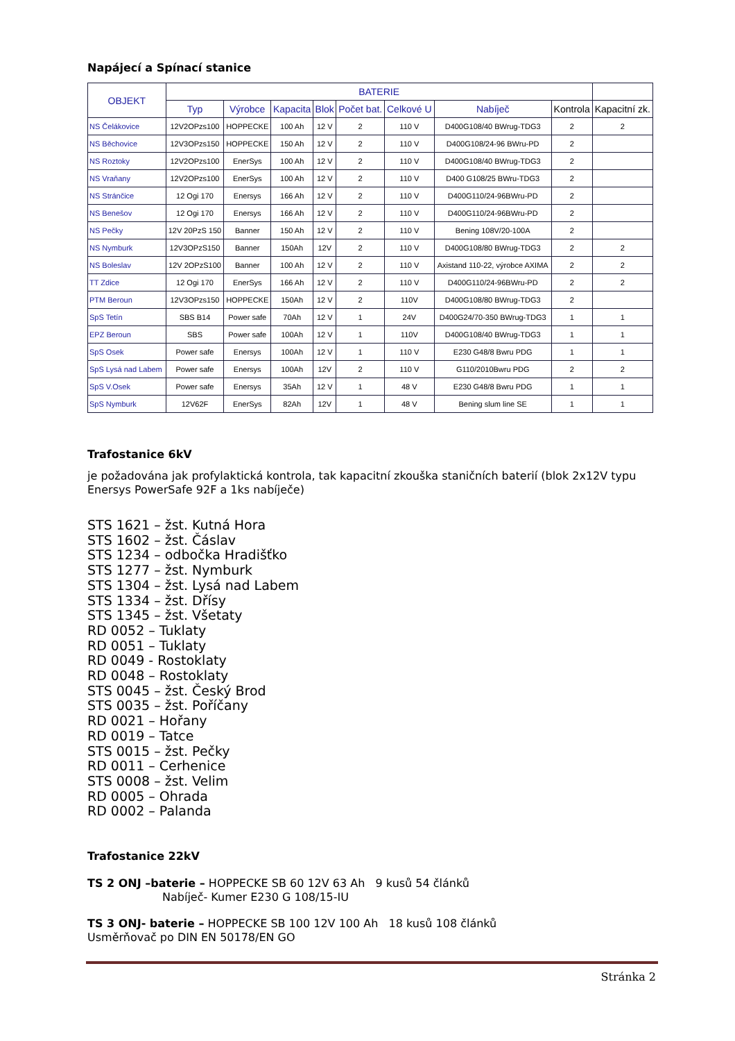Napájecí a Spínací stanice
| OBJEKT | BATERIE | | | | | | | | |
| --- | --- | --- | --- | --- | --- | --- | --- | --- | --- |
| | Typ | Výrobce | Kapacita | Blok | Počet bat. | Celkové U | Nabíječ | Kontrola | Kapacitní zk. |
| NS Čelákovice | 12V2OPzs100 | HOPPECKE | 100 Ah | 12 V | 2 | 110 V | D400G108/40 BWrug-TDG3 | 2 | 2 |
| NS Běchovice | 12V3OPzs150 | HOPPECKE | 150 Ah | 12 V | 2 | 110 V | D400G108/24-96 BWru-PD | 2 | |
| NS Roztoky | 12V2OPzs100 | EnerSys | 100 Ah | 12 V | 2 | 110 V | D400G108/40 BWrug-TDG3 | 2 | |
| NS Vraňany | 12V2OPzs100 | EnerSys | 100 Ah | 12 V | 2 | 110 V | D400 G108/25 BWru-TDG3 | 2 | |
| NS Stránčice | 12 Ogi 170 | Enersys | 166 Ah | 12 V | 2 | 110 V | D400G110/24-96BWru-PD | 2 | |
| NS Benešov | 12 Ogi 170 | Enersys | 166 Ah | 12 V | 2 | 110 V | D400G110/24-96BWru-PD | 2 | |
| NS Pečky | 12V 20PzS 150 | Banner | 150 Ah | 12 V | 2 | 110 V | Bening 108V/20-100A | 2 | |
| NS Nymburk | 12V3OPzS150 | Banner | 150Ah | 12V | 2 | 110 V | D400G108/80 BWrug-TDG3 | 2 | 2 |
| NS Boleslav | 12V 2OPzS100 | Banner | 100 Ah | 12 V | 2 | 110 V | Axistand 110-22, výrobce AXIMA | 2 | 2 |
| TT Zdice | 12 Ogi 170 | EnerSys | 166 Ah | 12 V | 2 | 110 V | D400G110/24-96BWru-PD | 2 | 2 |
| PTM Beroun | 12V3OPzs150 | HOPPECKE | 150Ah | 12 V | 2 | 110V | D400G108/80 BWrug-TDG3 | 2 | |
| SpS Tetín | SBS B14 | Power safe | 70Ah | 12 V | 1 | 24V | D400G24/70-350 BWrug-TDG3 | 1 | 1 |
| EPZ Beroun | SBS | Power safe | 100Ah | 12 V | 1 | 110V | D400G108/40 BWrug-TDG3 | 1 | 1 |
| SpS Osek | Power safe | Enersys | 100Ah | 12 V | 1 | 110 V | E230 G48/8 Bwru PDG | 1 | 1 |
| SpS Lysá nad Labem | Power safe | Enersys | 100Ah | 12V | 2 | 110 V | G110/2010Bwru PDG | 2 | 2 |
| SpS V.Osek | Power safe | Enersys | 35Ah | 12 V | 1 | 48 V | E230 G48/8 Bwru PDG | 1 | 1 |
| SpS Nymburk | 12V62F | EnerSys | 82Ah | 12V | 1 | 48 V | Bening slum line SE | 1 | 1 |
Trafostanice 6kV
je požadována jak profylaktická kontrola, tak kapacitní zkouška staničních baterií (blok 2x12V typu Enersys PowerSafe 92F a 1ks nabíječe)
STS 1621 – žst. Kutná Hora
STS 1602 – žst. Čáslav
STS 1234 – odbočka Hradišťko
STS 1277 – žst. Nymburk
STS 1304 – žst. Lysá nad Labem
STS 1334 – žst. Dřísy
STS 1345 – žst. Všetaty
RD 0052 – Tuklaty
RD 0051 – Tuklaty
RD 0049 - Rostoklaty
RD 0048 – Rostoklaty
STS 0045 – žst. Český Brod
STS 0035 – žst. Poříčany
RD 0021 – Hořany
RD 0019 – Tatce
STS 0015 – žst. Pečky
RD 0011 – Cerhenice
STS 0008 – žst. Velim
RD 0005 – Ohrada
RD 0002 – Palanda
Trafostanice 22kV
TS 2 ONJ –baterie – HOPPECKE SB 60 12V 63 Ah 9 kusů 54 článků
Nabíječ- Kumer E230 G 108/15-IU
TS 3 ONJ- baterie – HOPPECKE SB 100 12V 100 Ah 18 kusů 108 článků
Usměrňovač po DIN EN 50178/EN GO
Stránka 2